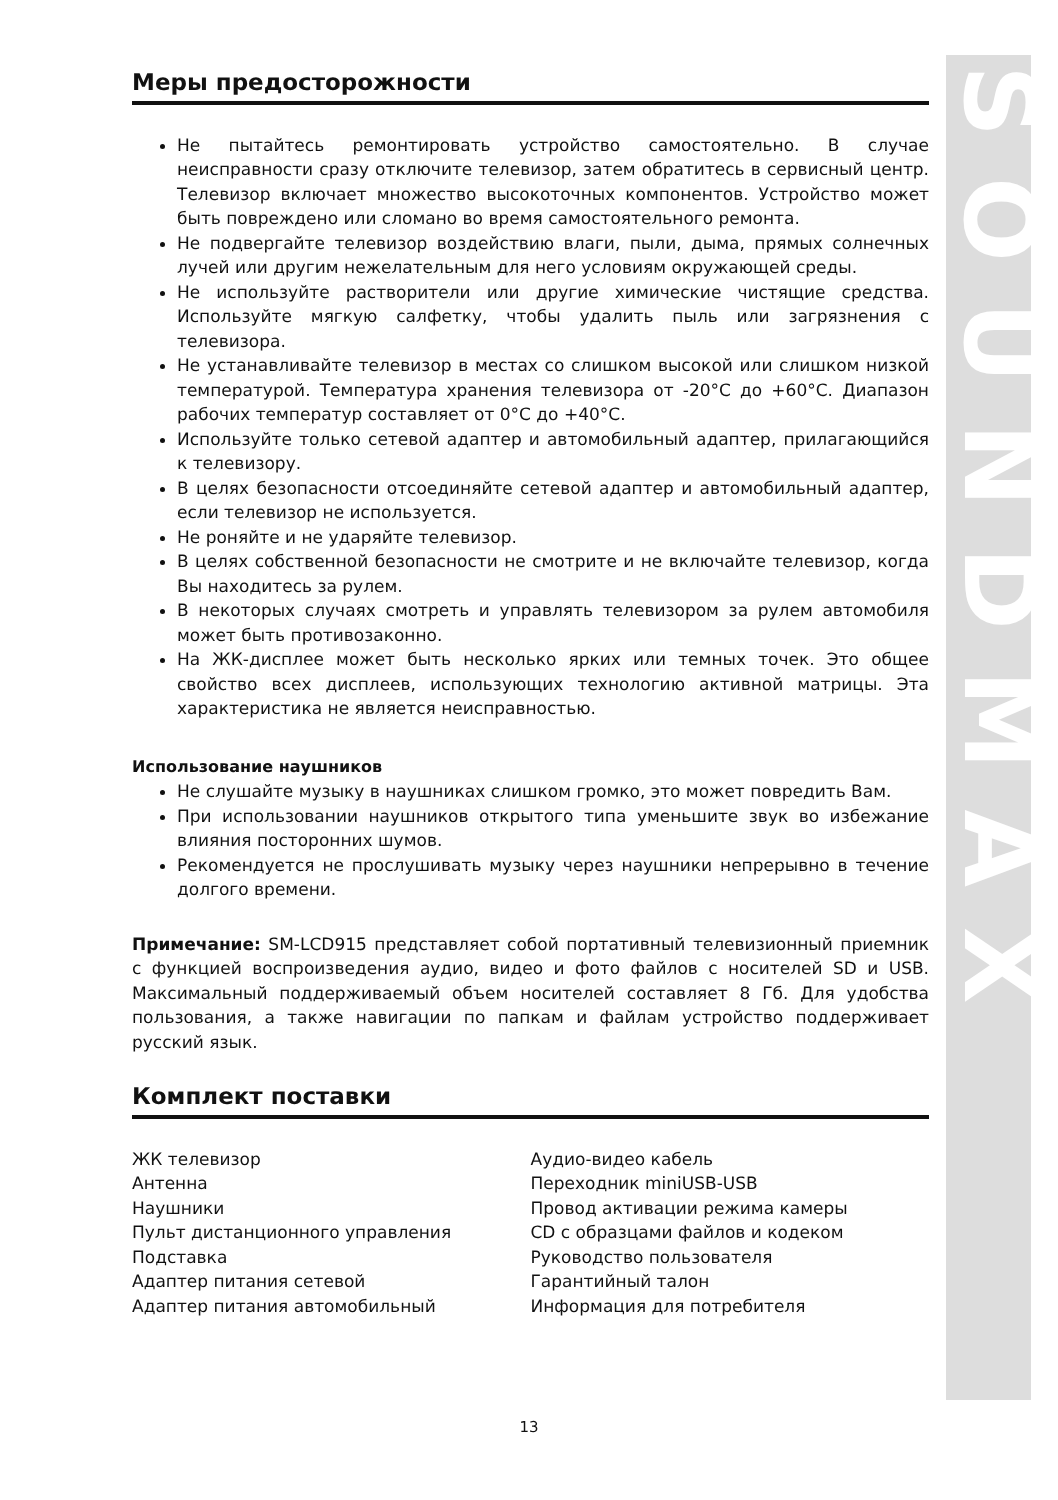SOUNDMAX
Меры предосторожности
Не пытайтесь ремонтировать устройство самостоятельно. В случае неисправности сразу отключите телевизор, затем обратитесь в сервисный центр. Телевизор включает множество высокоточных компонентов. Устройство может быть повреждено или сломано во время самостоятельного ремонта.
Не подвергайте телевизор воздействию влаги, пыли, дыма, прямых солнечных лучей или другим нежелательным для него условиям окружающей среды.
Не используйте растворители или другие химические чистящие средства. Используйте мягкую салфетку, чтобы удалить пыль или загрязнения с телевизора.
Не устанавливайте телевизор в местах со слишком высокой или слишком низкой температурой. Температура хранения телевизора от -20°C до +60°C. Диапазон рабочих температур составляет от 0°C до +40°C.
Используйте только сетевой адаптер и автомобильный адаптер, прилагающийся к телевизору.
В целях безопасности отсоединяйте сетевой адаптер и автомобильный адаптер, если телевизор не используется.
Не роняйте и не ударяйте телевизор.
В целях собственной безопасности не смотрите и не включайте телевизор, когда Вы находитесь за рулем.
В некоторых случаях смотреть и управлять телевизором за рулем автомобиля может быть противозаконно.
На ЖК-дисплее может быть несколько ярких или темных точек. Это общее свойство всех дисплеев, использующих технологию активной матрицы. Эта характеристика не является неисправностью.
Использование наушников
Не слушайте музыку в наушниках слишком громко, это может повредить Вам.
При использовании наушников открытого типа уменьшите звук во избежание влияния посторонних шумов.
Рекомендуется не прослушивать музыку через наушники непрерывно в течение долгого времени.
Примечание: SM-LCD915 представляет собой портативный телевизионный приемник с функцией воспроизведения аудио, видео и фото файлов с носителей SD и USB. Максимальный поддерживаемый объем носителей составляет 8 Гб. Для удобства пользования, а также навигации по папкам и файлам устройство поддерживает русский язык.
Комплект поставки
ЖК телевизор
Антенна
Наушники
Пульт дистанционного управления
Подставка
Адаптер питания сетевой
Адаптер питания автомобильный
Аудио-видео кабель
Переходник miniUSB-USB
Провод активации режима камеры
CD с образцами файлов и кодеком
Руководство пользователя
Гарантийный талон
Информация для потребителя
13